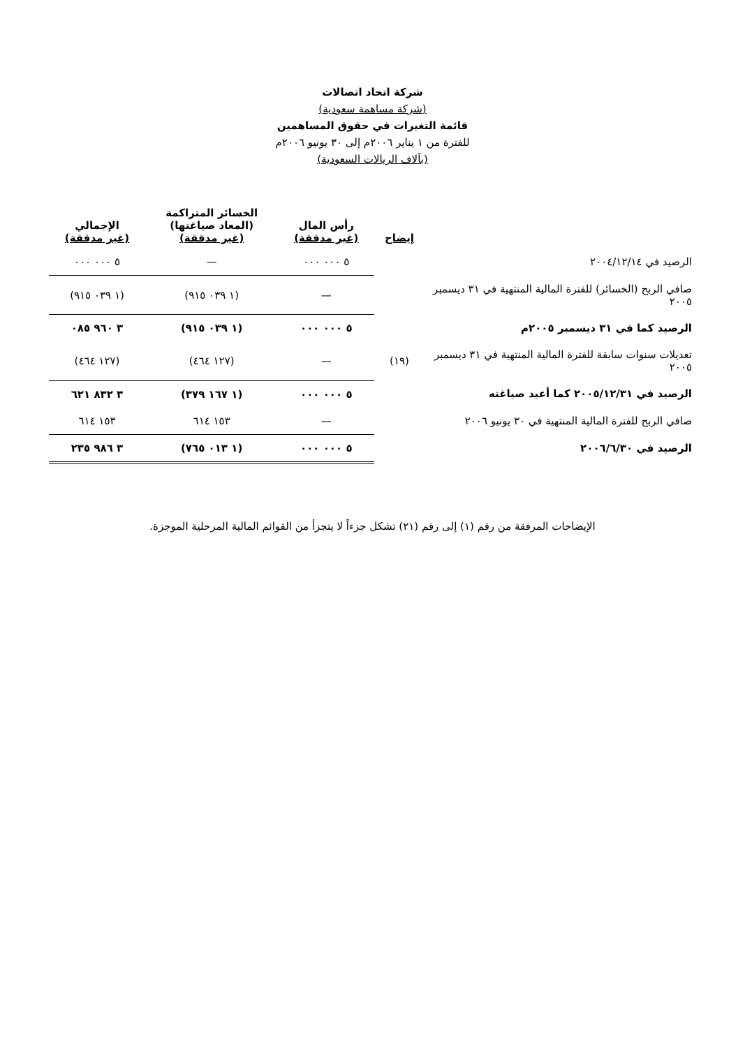شركة اتحاد اتصالات
(شركة مساهمة سعودية)
قائمة التغيرات في حقوق المساهمين
للفترة من ١ يناير ٢٠٠٦م إلى ٣٠ يونيو ٢٠٠٦م
(بآلاف الريالات السعودية)
| | إيضاح | رأس المال (غير مدققة) | الخسائر المتراكمة (المعاد صياغتها) (غير مدققة) | الإجمالي (غير مدققة) |
| --- | --- | --- | --- | --- |
| الرصيد في ٢٠٠٤/١٢/١٤ | | ٥ ٠٠٠ ٠٠٠ | — | ٥ ٠٠٠ ٠٠٠ |
| صافي الربح (الخسائر) للفترة المالية المنتهية في ٣١ ديسمبر ٢٠٠٥ | | — | (١ ٠٣٩ ٩١٥) | (١ ٠٣٩ ٩١٥) |
| الرصيد كما في ٣١ ديسمبر ٢٠٠٥م | | ٥ ٠٠٠ ٠٠٠ | (١ ٠٣٩ ٩١٥) | ٣ ٩٦٠ ٠٨٥ |
| تعديلات سنوات سابقة للفترة المالية المنتهية في ٣١ ديسمبر ٢٠٠٥ | (١٩) | — | (١٢٧ ٤٦٤) | (١٢٧ ٤٦٤) |
| الرصيد في ٢٠٠٥/١٢/٣١ كما أعيد صياغته | | ٥ ٠٠٠ ٠٠٠ | (١ ١٦٧ ٣٧٩) | ٣ ٨٣٢ ٦٢١ |
| صافي الربح للفترة المالية المنتهية في ٣٠ يونيو ٢٠٠٦ | | — | ١٥٣ ٦١٤ | ١٥٣ ٦١٤ |
| الرصيد في ٢٠٠٦/٦/٣٠ | | ٥ ٠٠٠ ٠٠٠ | (١ ٠١٣ ٧٦٥) | ٣ ٩٨٦ ٢٣٥ |
الإيضاحات المرفقة من رقم (١) إلى رقم (٢١) تشكل جزءاً لا يتجزأ من القوائم المالية المرحلية الموجزة.